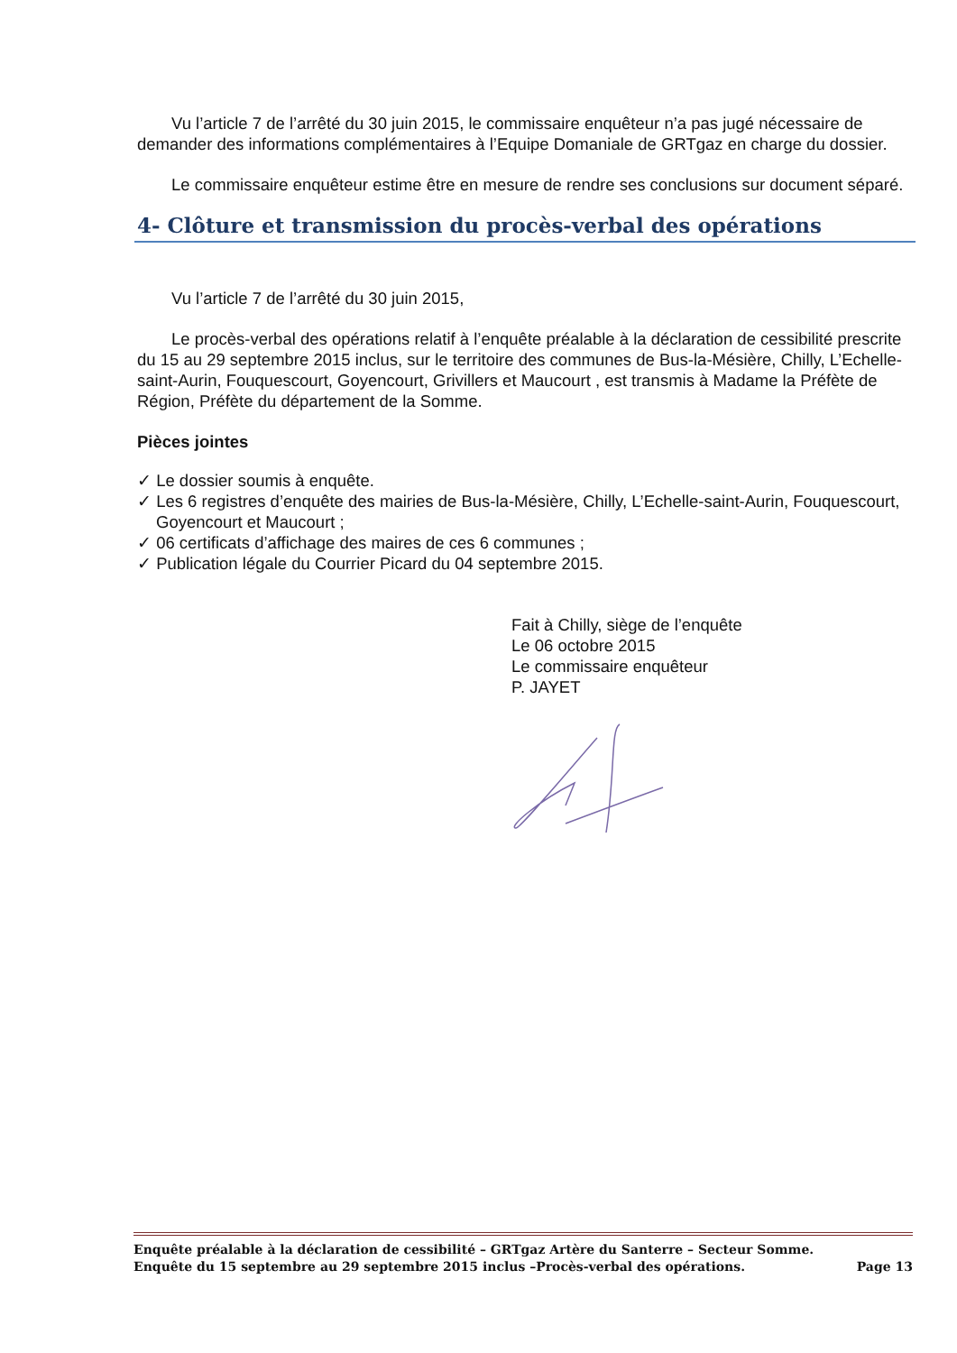Vu l’article 7 de l’arrêté du 30 juin 2015, le commissaire enquêteur n’a pas jugé nécessaire de demander des informations complémentaires à l’Equipe Domaniale de GRTgaz en charge du dossier.
Le commissaire enquêteur estime être en mesure de rendre ses conclusions sur document séparé.
4- Clôture et transmission du procès-verbal des opérations
Vu l’article 7 de l’arrêté du 30 juin 2015,
Le procès-verbal des opérations relatif à l’enquête préalable à la déclaration de cessibilité prescrite du 15 au 29 septembre 2015 inclus, sur le territoire des communes de Bus-la-Mésière, Chilly, L’Echelle-saint-Aurin, Fouquescourt, Goyencourt, Grivillers et Maucourt , est transmis à Madame la Préfète de Région, Préfète du département de la Somme.
Pièces jointes
✓ Le dossier soumis à enquête.
✓ Les 6 registres d’enquête des mairies de Bus-la-Mésière, Chilly, L’Echelle-saint-Aurin, Fouquescourt, Goyencourt et Maucourt ;
✓ 06 certificats d’affichage des maires de ces 6 communes ;
✓ Publication légale du Courrier Picard du 04 septembre 2015.
Fait à Chilly, siège de l’enquête
Le 06 octobre 2015
Le commissaire enquêteur
P. JAYET
Enquête préalable à la déclaration de cessibilité – GRTgaz Artère du Santerre – Secteur Somme.
Enquête du 15 septembre au 29 septembre 2015 inclus –Procès-verbal des opérations. Page 13